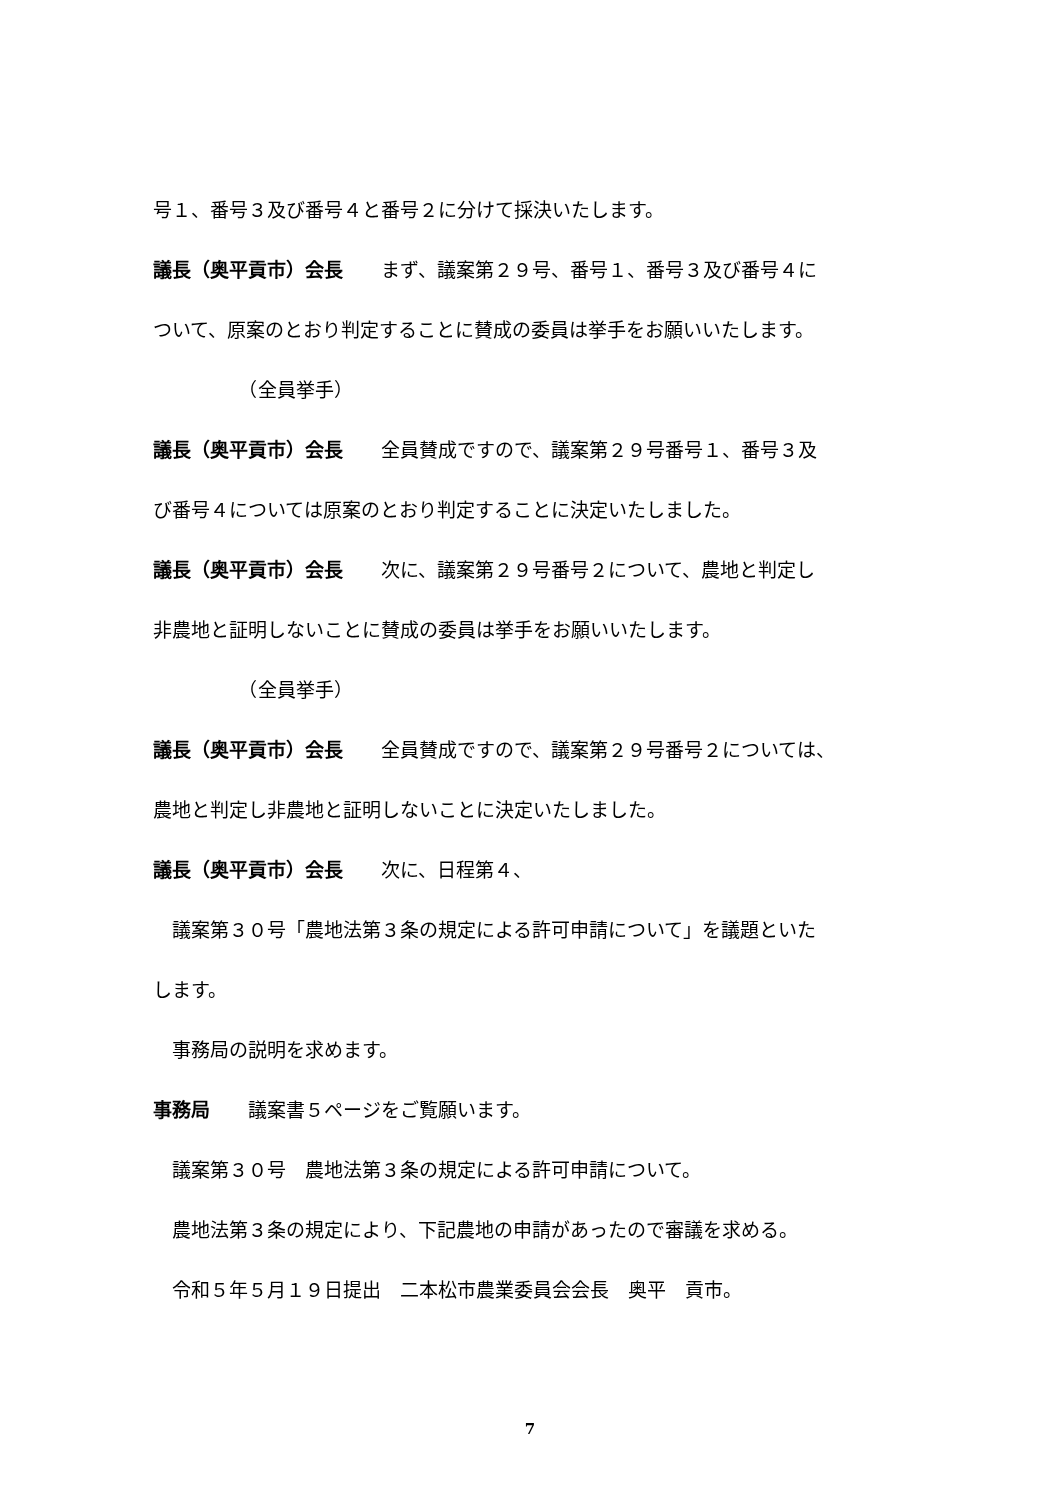号１、番号３及び番号４と番号２に分けて採決いたします。
議長（奥平貢市）会長　　まず、議案第２９号、番号１、番号３及び番号４に
ついて、原案のとおり判定することに賛成の委員は挙手をお願いいたします。
　　　　　（全員挙手）
議長（奥平貢市）会長　　全員賛成ですので、議案第２９号番号１、番号３及
び番号４については原案のとおり判定することに決定いたしました。
議長（奥平貢市）会長　　次に、議案第２９号番号２について、農地と判定し
非農地と証明しないことに賛成の委員は挙手をお願いいたします。
　　　　　（全員挙手）
議長（奥平貢市）会長　　全員賛成ですので、議案第２９号番号２については、
農地と判定し非農地と証明しないことに決定いたしました。
議長（奥平貢市）会長　　次に、日程第４、
　議案第３０号「農地法第３条の規定による許可申請について」を議題といた
します。
　事務局の説明を求めます。
事務局　　議案書５ページをご覧願います。
　議案第３０号　農地法第３条の規定による許可申請について。
　農地法第３条の規定により、下記農地の申請があったので審議を求める。
　令和５年５月１９日提出　二本松市農業委員会会長　奥平　貢市。
7